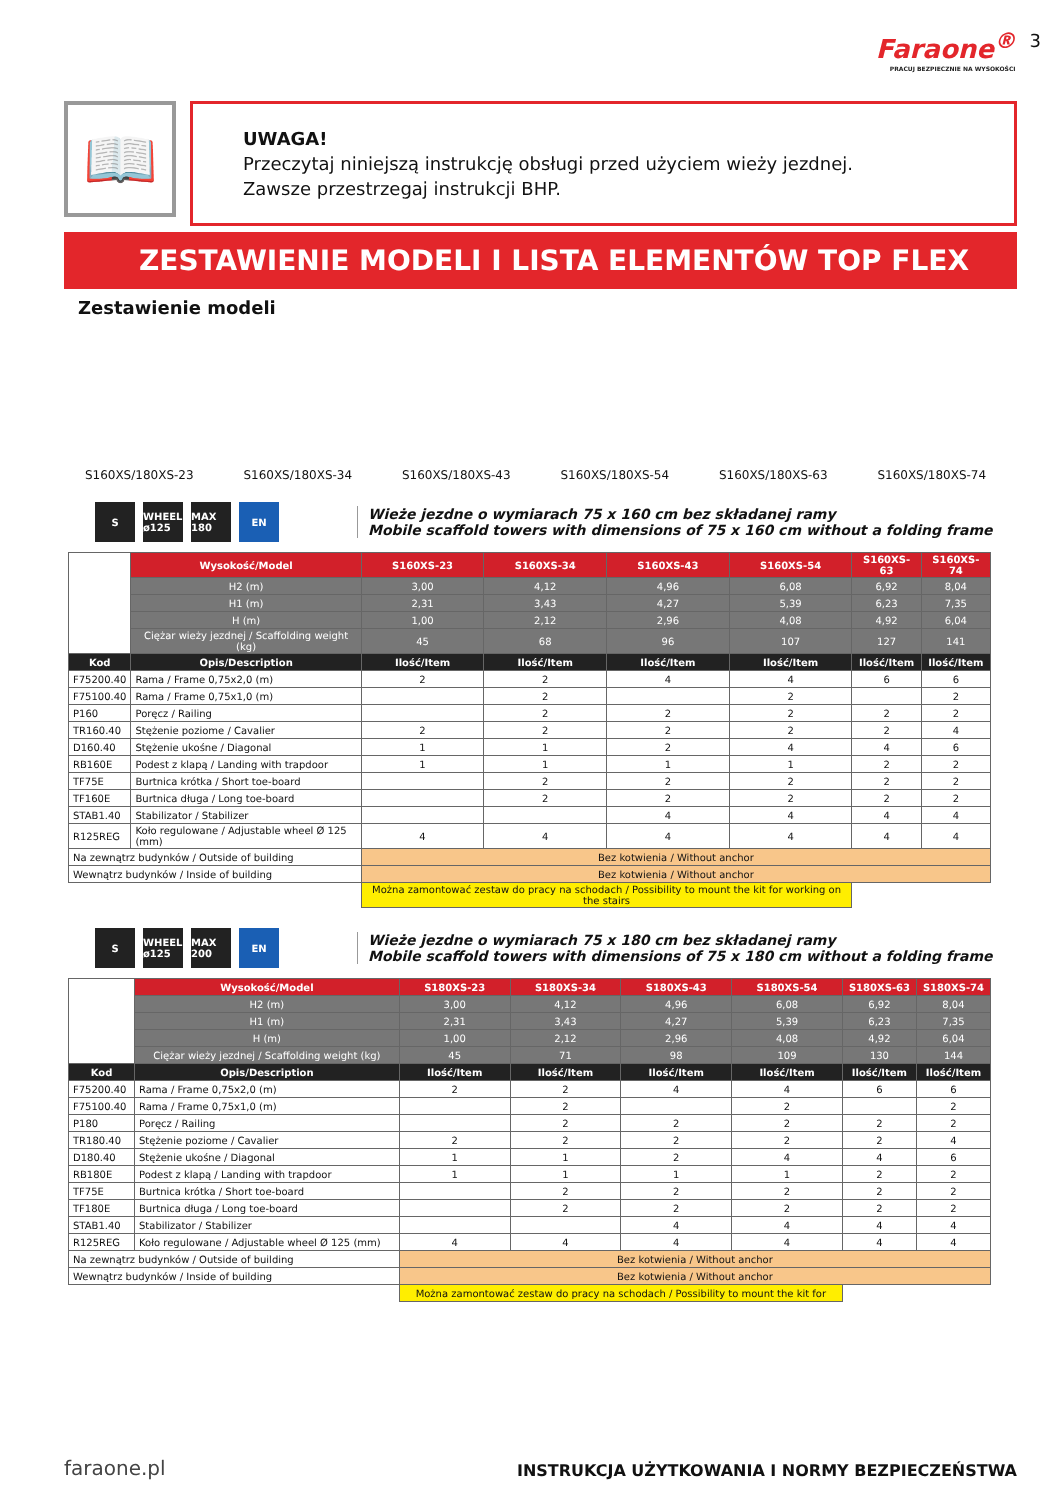Faraone<sup>®</sup>
PRACUJ BEZPIECZNIE NA WYSOKOŚCI
3
📖
UWAGA!
Przeczytaj niniejszą instrukcję obsługi przed użyciem wieży jezdnej.
Zawsze przestrzegaj instrukcji BHP.
ZESTAWIENIE MODELI I LISTA ELEMENTÓW TOP FLEX
Zestawienie modeli
S160XS/180XS-23 S160XS/180XS-34 S160XS/180XS-43 S160XS/180XS-54 S160XS/180XS-63 S160XS/180XS-74
S
WHEEL ø125
MAX 180
EN
Wieże jezdne o wymiarach 75 x 160 cm bez składanej ramy
Mobile scaffold towers with dimensions of 75 x 160 cm without a folding frame
| | Wysokość/Model | S160XS-23 | S160XS-34 | S160XS-43 | S160XS-54 | S160XS-63 | S160XS-74 |
| | H2 (m) | 3,00 | 4,12 | 4,96 | 6,08 | 6,92 | 8,04 |
| | H1 (m) | 2,31 | 3,43 | 4,27 | 5,39 | 6,23 | 7,35 |
| | H (m) | 1,00 | 2,12 | 2,96 | 4,08 | 4,92 | 6,04 |
| | Ciężar wieży jezdnej / Scaffolding weight (kg) | 45 | 68 | 96 | 107 | 127 | 141 |
| Kod | Opis/Description | Ilość/Item | Ilość/Item | Ilość/Item | Ilość/Item | Ilość/Item | Ilość/Item |
| F75200.40 | Rama / Frame 0,75x2,0 (m) | 2 | 2 | 4 | 4 | 6 | 6 |
| F75100.40 | Rama / Frame 0,75x1,0 (m) | | 2 | | 2 | | 2 |
| P160 | Poręcz / Railing | | 2 | 2 | 2 | 2 | 2 |
| TR160.40 | Stężenie poziome / Cavalier | 2 | 2 | 2 | 2 | 2 | 4 |
| D160.40 | Stężenie ukośne / Diagonal | 1 | 1 | 2 | 4 | 4 | 6 |
| RB160E | Podest z klapą / Landing with trapdoor | 1 | 1 | 1 | 1 | 2 | 2 |
| TF75E | Burtnica krótka / Short toe-board | | 2 | 2 | 2 | 2 | 2 |
| TF160E | Burtnica długa / Long toe-board | | 2 | 2 | 2 | 2 | 2 |
| STAB1.40 | Stabilizator / Stabilizer | | | 4 | 4 | 4 | 4 |
| R125REG | Koło regulowane / Adjustable wheel Ø 125 (mm) | 4 | 4 | 4 | 4 | 4 | 4 |
| Na zewnątrz budynków / Outside of building | | Bez kotwienia / Without anchor | | | | | |
| Wewnątrz budynków / Inside of building | | Bez kotwienia / Without anchor | | | | | |
| | | Można zamontować zestaw do pracy na schodach / Possibility to mount the kit for working on the stairs | | | | | |
S
WHEEL ø125
MAX 200
EN
Wieże jezdne o wymiarach 75 x 180 cm bez składanej ramy
Mobile scaffold towers with dimensions of 75 x 180 cm without a folding frame
| | Wysokość/Model | S180XS-23 | S180XS-34 | S180XS-43 | S180XS-54 | S180XS-63 | S180XS-74 |
| | H2 (m) | 3,00 | 4,12 | 4,96 | 6,08 | 6,92 | 8,04 |
| | H1 (m) | 2,31 | 3,43 | 4,27 | 5,39 | 6,23 | 7,35 |
| | H (m) | 1,00 | 2,12 | 2,96 | 4,08 | 4,92 | 6,04 |
| | Ciężar wieży jezdnej / Scaffolding weight (kg) | 45 | 71 | 98 | 109 | 130 | 144 |
| Kod | Opis/Description | Ilość/Item | Ilość/Item | Ilość/Item | Ilość/Item | Ilość/Item | Ilość/Item |
| F75200.40 | Rama / Frame 0,75x2,0 (m) | 2 | 2 | 4 | 4 | 6 | 6 |
| F75100.40 | Rama / Frame 0,75x1,0 (m) | | 2 | | 2 | | 2 |
| P180 | Poręcz / Railing | | 2 | 2 | 2 | 2 | 2 |
| TR180.40 | Stężenie poziome / Cavalier | 2 | 2 | 2 | 2 | 2 | 4 |
| D180.40 | Stężenie ukośne / Diagonal | 1 | 1 | 2 | 4 | 4 | 6 |
| RB180E | Podest z klapą / Landing with trapdoor | 1 | 1 | 1 | 1 | 2 | 2 |
| TF75E | Burtnica krótka / Short toe-board | | 2 | 2 | 2 | 2 | 2 |
| TF180E | Burtnica długa / Long toe-board | | 2 | 2 | 2 | 2 | 2 |
| STAB1.40 | Stabilizator / Stabilizer | | | 4 | 4 | 4 | 4 |
| R125REG | Koło regulowane / Adjustable wheel Ø 125 (mm) | 4 | 4 | 4 | 4 | 4 | 4 |
| Na zewnątrz budynków / Outside of building | | Bez kotwienia / Without anchor | | | | | |
| Wewnątrz budynków / Inside of building | | Bez kotwienia / Without anchor | | | | | |
| | | Można zamontować zestaw do pracy na schodach / Possibility to mount the kit for | | | | | |
faraone.pl INSTRUKCJA UŻYTKOWANIA I NORMY BEZPIECZEŃSTWA